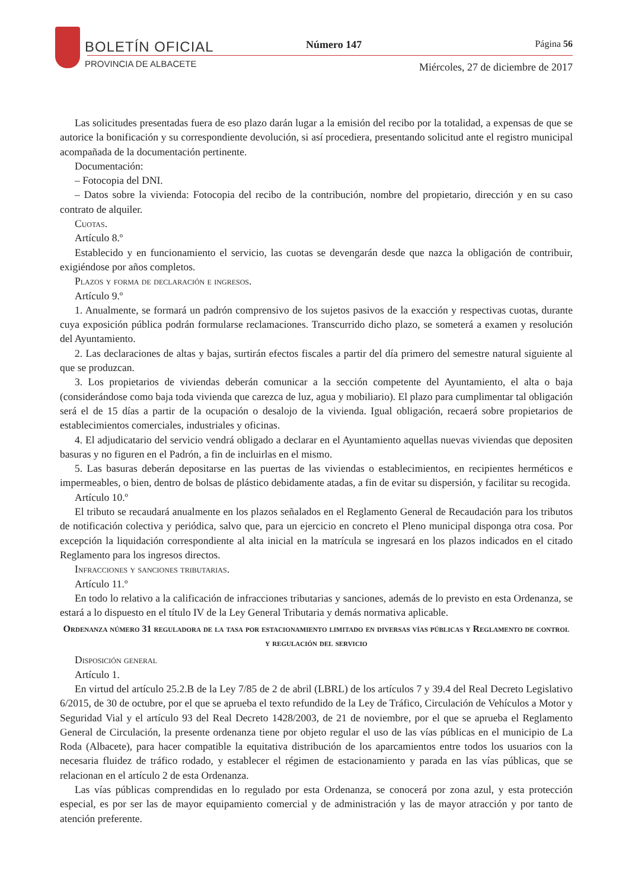BOLETÍN OFICIAL
PROVINCIA DE ALBACETE
Número 147 Página 56
Miércoles, 27 de diciembre de 2017
Las solicitudes presentadas fuera de eso plazo darán lugar a la emisión del recibo por la totalidad, a expensas de que se autorice la bonificación y su correspondiente devolución, si así procediera, presentando solicitud ante el registro municipal acompañada de la documentación pertinente.
Documentación:
– Fotocopia del DNI.
– Datos sobre la vivienda: Fotocopia del recibo de la contribución, nombre del propietario, dirección y en su caso contrato de alquiler.
Cuotas.
Artículo 8.º
Establecido y en funcionamiento el servicio, las cuotas se devengarán desde que nazca la obligación de contribuir, exigiéndose por años completos.
Plazos y forma de declaración e ingresos.
Artículo 9.º
1. Anualmente, se formará un padrón comprensivo de los sujetos pasivos de la exacción y respectivas cuotas, durante cuya exposición pública podrán formularse reclamaciones. Transcurrido dicho plazo, se someterá a examen y resolución del Ayuntamiento.
2. Las declaraciones de altas y bajas, surtirán efectos fiscales a partir del día primero del semestre natural siguiente al que se produzcan.
3. Los propietarios de viviendas deberán comunicar a la sección competente del Ayuntamiento, el alta o baja (considerándose como baja toda vivienda que carezca de luz, agua y mobiliario). El plazo para cumplimentar tal obligación será el de 15 días a partir de la ocupación o desalojo de la vivienda. Igual obligación, recaerá sobre propietarios de establecimientos comerciales, industriales y oficinas.
4. El adjudicatario del servicio vendrá obligado a declarar en el Ayuntamiento aquellas nuevas viviendas que depositen basuras y no figuren en el Padrón, a fin de incluirlas en el mismo.
5. Las basuras deberán depositarse en las puertas de las viviendas o establecimientos, en recipientes herméticos e impermeables, o bien, dentro de bolsas de plástico debidamente atadas, a fin de evitar su dispersión, y facilitar su recogida.
Artículo 10.º
El tributo se recaudará anualmente en los plazos señalados en el Reglamento General de Recaudación para los tributos de notificación colectiva y periódica, salvo que, para un ejercicio en concreto el Pleno municipal disponga otra cosa. Por excepción la liquidación correspondiente al alta inicial en la matrícula se ingresará en los plazos indicados en el citado Reglamento para los ingresos directos.
Infracciones y sanciones tributarias.
Artículo 11.º
En todo lo relativo a la calificación de infracciones tributarias y sanciones, además de lo previsto en esta Ordenanza, se estará a lo dispuesto en el título IV de la Ley General Tributaria y demás normativa aplicable.
Ordenanza número 31 reguladora de la tasa por estacionamiento limitado en diversas vías públicas y Reglamento de control y regulación del servicio
Disposición general
Artículo 1.
En virtud del artículo 25.2.B de la Ley 7/85 de 2 de abril (LBRL) de los artículos 7 y 39.4 del Real Decreto Legislativo 6/2015, de 30 de octubre, por el que se aprueba el texto refundido de la Ley de Tráfico, Circulación de Vehículos a Motor y Seguridad Vial y el artículo 93 del Real Decreto 1428/2003, de 21 de noviembre, por el que se aprueba el Reglamento General de Circulación, la presente ordenanza tiene por objeto regular el uso de las vías públicas en el municipio de La Roda (Albacete), para hacer compatible la equitativa distribución de los aparcamientos entre todos los usuarios con la necesaria fluidez de tráfico rodado, y establecer el régimen de estacionamiento y parada en las vías públicas, que se relacionan en el artículo 2 de esta Ordenanza.
Las vías públicas comprendidas en lo regulado por esta Ordenanza, se conocerá por zona azul, y esta protección especial, es por ser las de mayor equipamiento comercial y de administración y las de mayor atracción y por tanto de atención preferente.